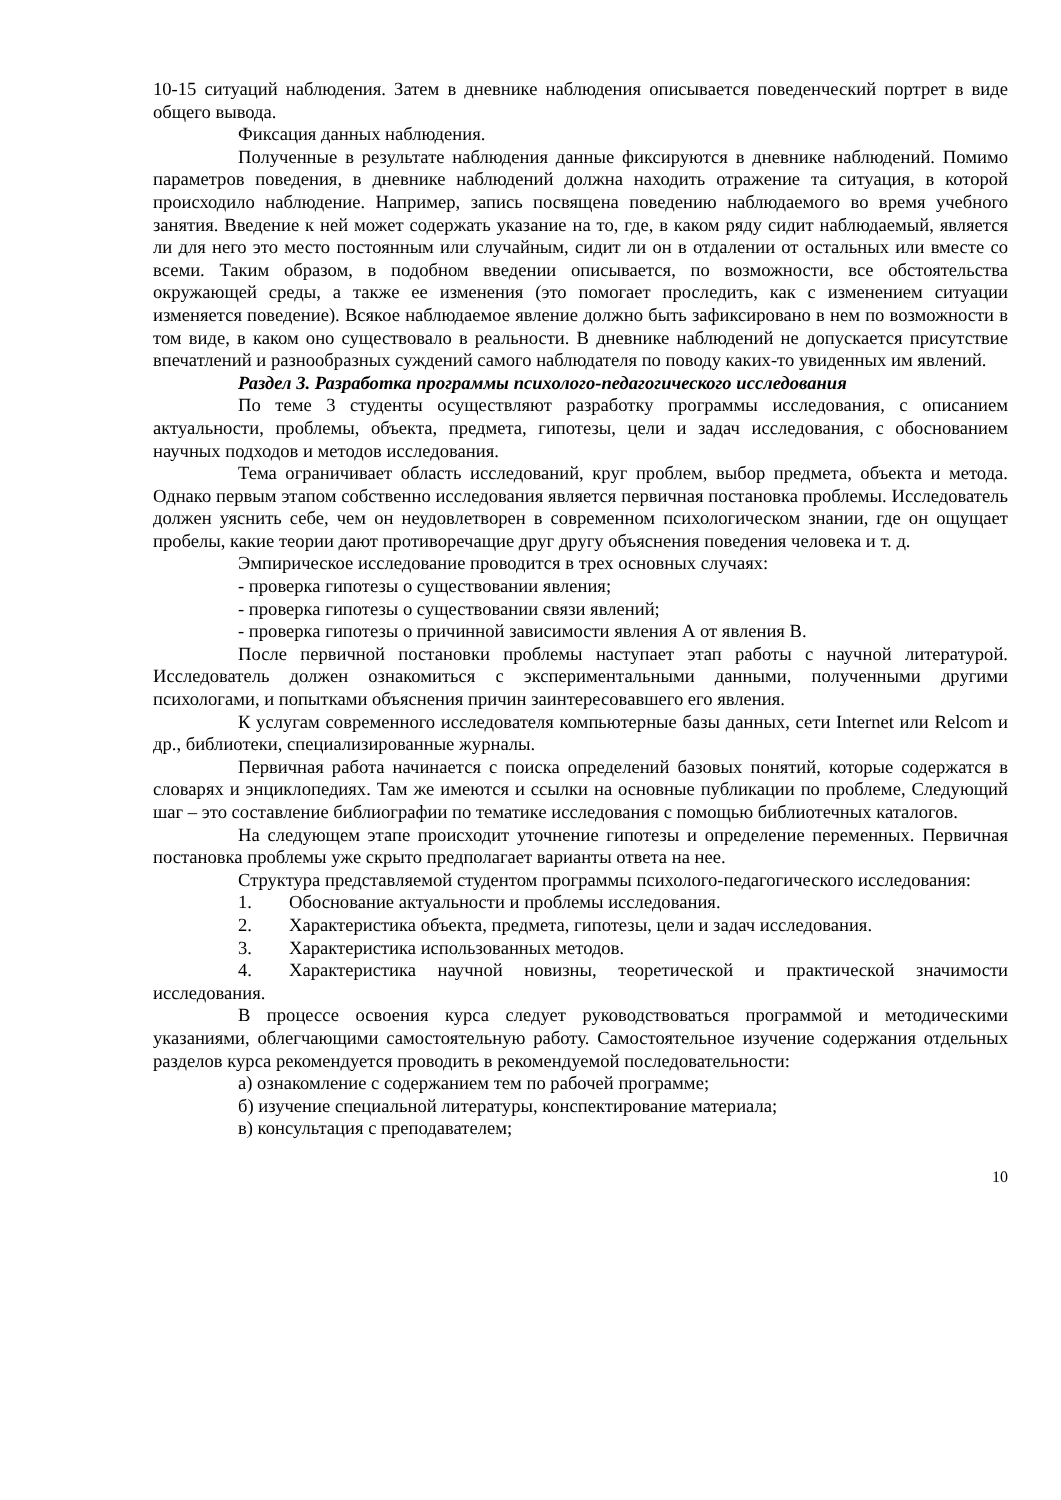10-15 ситуаций наблюдения. Затем в дневнике наблюдения описывается поведенческий портрет в виде общего вывода.
Фиксация данных наблюдения.
Полученные в результате наблюдения данные фиксируются в дневнике наблюдений. Помимо параметров поведения, в дневнике наблюдений должна находить отражение та ситуация, в которой происходило наблюдение. Например, запись посвящена поведению наблюдаемого во время учебного занятия. Введение к ней может содержать указание на то, где, в каком ряду сидит наблюдаемый, является ли для него это место постоянным или случайным, сидит ли он в отдалении от остальных или вместе со всеми. Таким образом, в подобном введении описывается, по возможности, все обстоятельства окружающей среды, а также ее изменения (это помогает проследить, как с изменением ситуации изменяется поведение). Всякое наблюдаемое явление должно быть зафиксировано в нем по возможности в том виде, в каком оно существовало в реальности. В дневнике наблюдений не допускается присутствие впечатлений и разнообразных суждений самого наблюдателя по поводу каких-то увиденных им явлений.
Раздел 3. Разработка программы психолого-педагогического исследования
По теме 3 студенты осуществляют разработку программы исследования, с описанием актуальности, проблемы, объекта, предмета, гипотезы, цели и задач исследования, с обоснованием научных подходов и методов исследования.
Тема ограничивает область исследований, круг проблем, выбор предмета, объекта и метода. Однако первым этапом собственно исследования является первичная постановка проблемы. Исследователь должен уяснить себе, чем он неудовлетворен в современном психологическом знании, где он ощущает пробелы, какие теории дают противоречащие друг другу объяснения поведения человека и т. д.
Эмпирическое исследование проводится в трех основных случаях:
- проверка гипотезы о существовании явления;
- проверка гипотезы о существовании связи явлений;
- проверка гипотезы о причинной зависимости явления А от явления В.
После первичной постановки проблемы наступает этап работы с научной литературой. Исследователь должен ознакомиться с экспериментальными данными, полученными другими психологами, и попытками объяснения причин заинтересовавшего его явления.
К услугам современного исследователя компьютерные базы данных, сети Internet или Relcom и др., библиотеки, специализированные журналы.
Первичная работа начинается с поиска определений базовых понятий, которые содержатся в словарях и энциклопедиях. Там же имеются и ссылки на основные публикации по проблеме, Следующий шаг – это составление библиографии по тематике исследования с помощью библиотечных каталогов.
На следующем этапе происходит уточнение гипотезы и определение переменных. Первичная постановка проблемы уже скрыто предполагает варианты ответа на нее.
Структура представляемой студентом программы психолого-педагогического исследования:
1. Обоснование актуальности и проблемы исследования.
2. Характеристика объекта, предмета, гипотезы, цели и задач исследования.
3. Характеристика использованных методов.
4. Характеристика научной новизны, теоретической и практической значимости исследования.
В процессе освоения курса следует руководствоваться программой и методическими указаниями, облегчающими самостоятельную работу. Самостоятельное изучение содержания отдельных разделов курса рекомендуется проводить в рекомендуемой последовательности:
а) ознакомление с содержанием тем по рабочей программе;
б) изучение специальной литературы, конспектирование материала;
в) консультация с преподавателем;
10